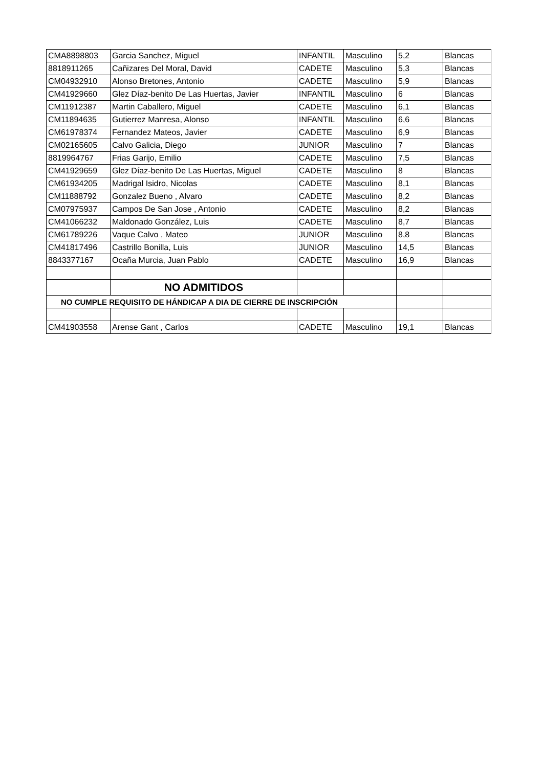| CMA8898803 | Garcia Sanchez, Miguel | INFANTIL | Masculino | 5,2 | Blancas |
| 8818911265 | Cañizares Del Moral, David | CADETE | Masculino | 5,3 | Blancas |
| CM04932910 | Alonso Bretones, Antonio | CADETE | Masculino | 5,9 | Blancas |
| CM41929660 | Glez Díaz-benito De Las Huertas, Javier | INFANTIL | Masculino | 6 | Blancas |
| CM11912387 | Martin Caballero, Miguel | CADETE | Masculino | 6,1 | Blancas |
| CM11894635 | Gutierrez Manresa, Alonso | INFANTIL | Masculino | 6,6 | Blancas |
| CM61978374 | Fernandez Mateos, Javier | CADETE | Masculino | 6,9 | Blancas |
| CM02165605 | Calvo Galicia, Diego | JUNIOR | Masculino | 7 | Blancas |
| 8819964767 | Frias Garijo, Emilio | CADETE | Masculino | 7,5 | Blancas |
| CM41929659 | Glez Díaz-benito De Las Huertas, Miguel | CADETE | Masculino | 8 | Blancas |
| CM61934205 | Madrigal Isidro, Nicolas | CADETE | Masculino | 8,1 | Blancas |
| CM11888792 | Gonzalez Bueno , Alvaro | CADETE | Masculino | 8,2 | Blancas |
| CM07975937 | Campos De San Jose , Antonio | CADETE | Masculino | 8,2 | Blancas |
| CM41066232 | Maldonado González, Luis | CADETE | Masculino | 8,7 | Blancas |
| CM61789226 | Vaque Calvo , Mateo | JUNIOR | Masculino | 8,8 | Blancas |
| CM41817496 | Castrillo Bonilla, Luis | JUNIOR | Masculino | 14,5 | Blancas |
| 8843377167 | Ocaña Murcia, Juan Pablo | CADETE | Masculino | 16,9 | Blancas |
| | NO ADMITIDOS | | | | |
| NO CUMPLE REQUISITO DE HÁNDICAP A DIA DE CIERRE DE INSCRIPCIÓN | | | | | |
| CM41903558 | Arense Gant , Carlos | CADETE | Masculino | 19,1 | Blancas |